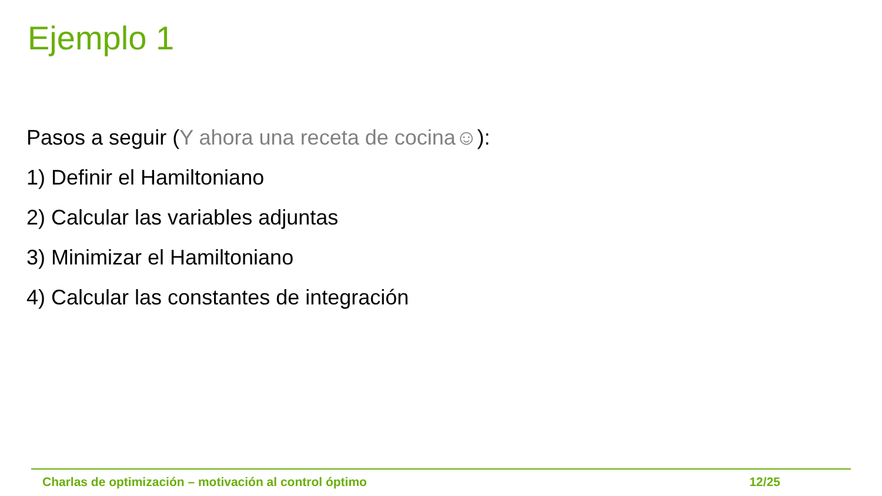Ejemplo 1
Pasos a seguir (Y ahora una receta de cocina☺):
1) Definir el Hamiltoniano
2) Calcular las variables adjuntas
3) Minimizar el Hamiltoniano
4) Calcular las constantes de integración
Charlas de optimización – motivación al control óptimo 12/25